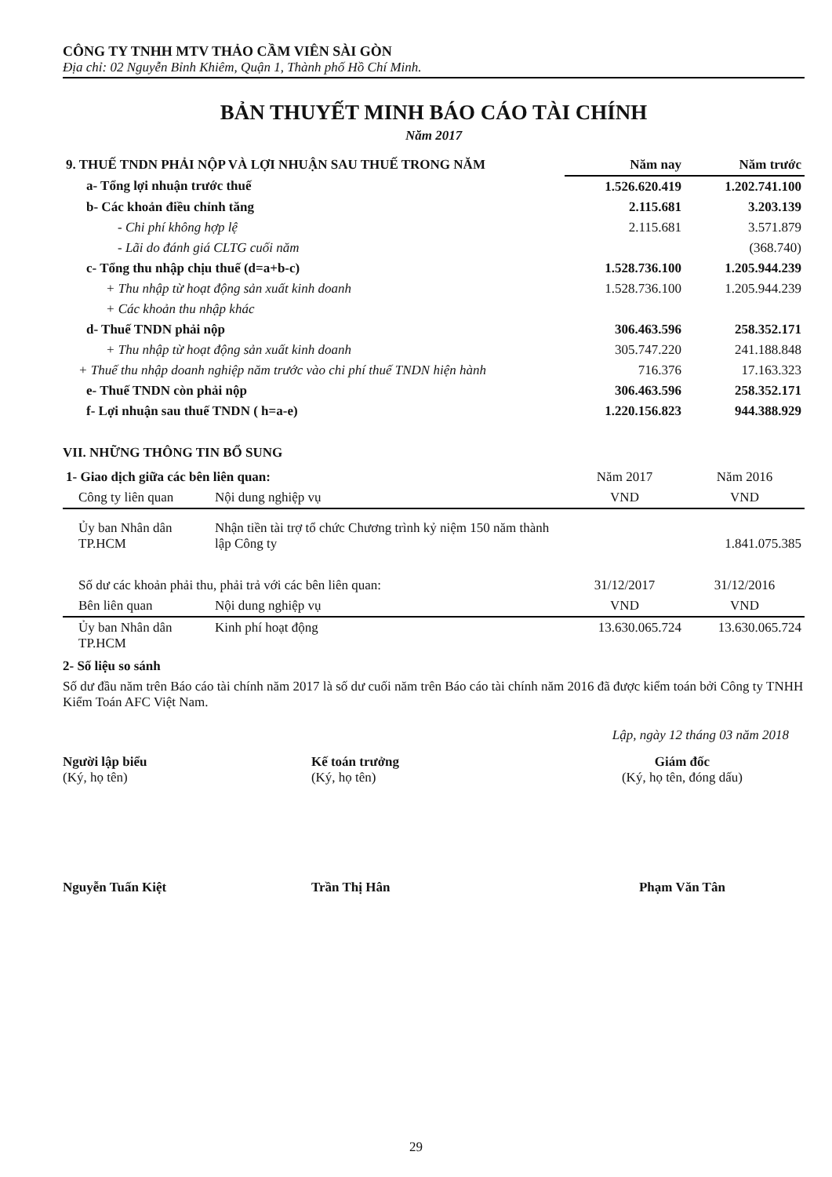CÔNG TY TNHH MTV THẢO CẦM VIÊN SÀI GÒN
Địa chỉ: 02 Nguyễn Bỉnh Khiêm, Quận 1, Thành phố Hồ Chí Minh.
BẢN THUYẾT MINH BÁO CÁO TÀI CHÍNH
Năm 2017
| 9. THUẾ TNDN PHẢI NỘP VÀ LỢI NHUẬN SAU THUẾ TRONG NĂM | Năm nay | Năm trước |
| --- | --- | --- |
| a- Tổng lợi nhuận trước thuế | 1.526.620.419 | 1.202.741.100 |
| b- Các khoản điều chỉnh tăng | 2.115.681 | 3.203.139 |
| - Chi phí không hợp lệ | 2.115.681 | 3.571.879 |
| - Lãi do đánh giá CLTG cuối năm | | (368.740) |
| c- Tổng thu nhập chịu thuế (d=a+b-c) | 1.528.736.100 | 1.205.944.239 |
| + Thu nhập từ hoạt động sản xuất kinh doanh | 1.528.736.100 | 1.205.944.239 |
| + Các khoản thu nhập khác | | |
| d- Thuế TNDN phải nộp | 306.463.596 | 258.352.171 |
| + Thu nhập từ hoạt động sản xuất kinh doanh | 305.747.220 | 241.188.848 |
| + Thuế thu nhập doanh nghiệp năm trước vào chi phí thuế TNDN hiện hành | 716.376 | 17.163.323 |
| e- Thuế TNDN còn phải nộp | 306.463.596 | 258.352.171 |
| f- Lợi nhuận sau thuế TNDN ( h=a-e) | 1.220.156.823 | 944.388.929 |
VII. NHỮNG THÔNG TIN BỔ SUNG
| 1- Giao dịch giữa các bên liên quan: | | Năm 2017 | Năm 2016 |
| Công ty liên quan | Nội dung nghiệp vụ | VND | VND |
| Ủy ban Nhân dân TP.HCM | Nhận tiền tài trợ tổ chức Chương trình kỷ niệm 150 năm thành lập Công ty | | 1.841.075.385 |
| Số dư các khoản phải thu, phải trả với các bên liên quan: | | 31/12/2017 | 31/12/2016 |
| Bên liên quan | Nội dung nghiệp vụ | VND | VND |
| Ủy ban Nhân dân TP.HCM | Kinh phí hoạt động | 13.630.065.724 | 13.630.065.724 |
2- Số liệu so sánh
Số dư đầu năm trên Báo cáo tài chính năm 2017 là số dư cuối năm trên Báo cáo tài chính năm 2016 đã được kiểm toán bởi Công ty TNHH Kiểm Toán AFC Việt Nam.
Lập, ngày 12 tháng 03 năm 2018
Người lập biểu
(Ký, họ tên)
Nguyễn Tuấn Kiệt
Kế toán trưởng
(Ký, họ tên)
Trần Thị Hân
Giám đốc
(Ký, họ tên, đóng dấu)
Phạm Văn Tân
29